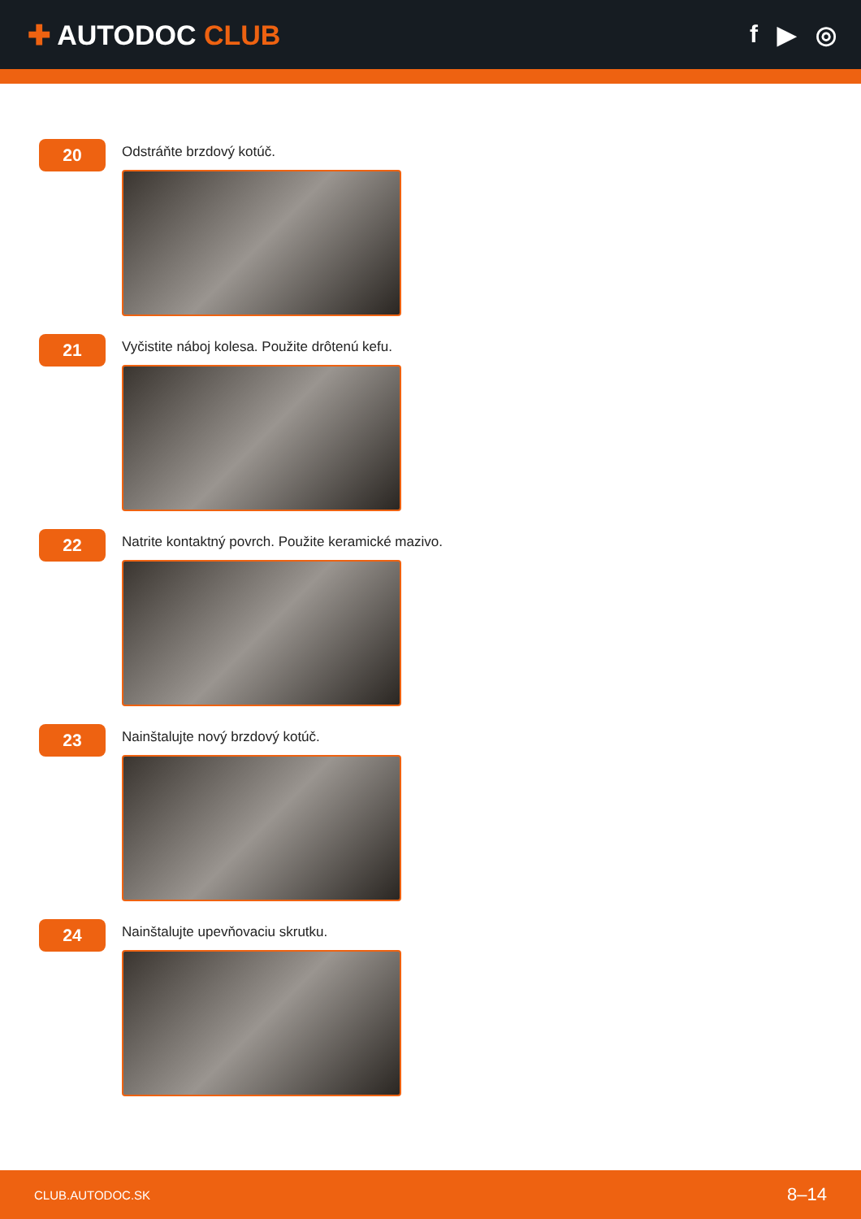✚ AUTODOC CLUB f ▶ ◎
20
Odstráňte brzdový kotúč.
21
Vyčistite náboj kolesa. Použite drôtenú kefu.
22
Natrite kontaktný povrch. Použite keramické mazivo.
23
Nainštalujte nový brzdový kotúč.
24
Nainštalujte upevňovaciu skrutku.
CLUB.AUTODOC.SK 8–14